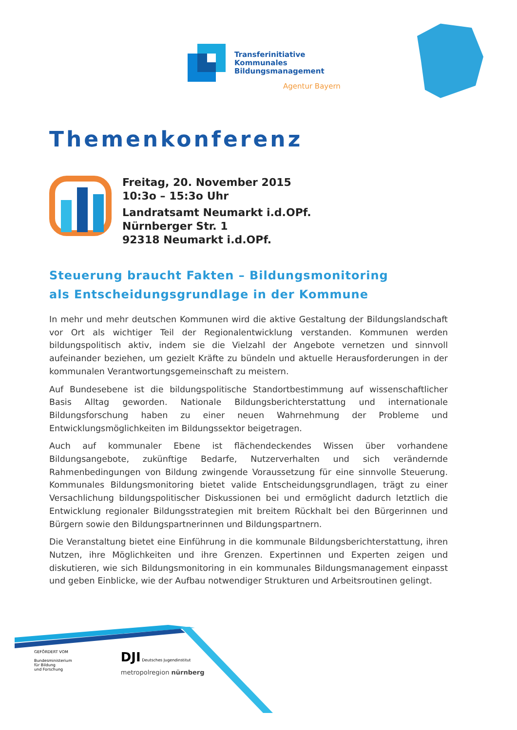Transferinitiative
Kommunales
Bildungsmanagement
Agentur Bayern
Themenkonferenz
Freitag, 20. November 2015
10:3o – 15:3o Uhr
Landratsamt Neumarkt i.d.OPf.
Nürnberger Str. 1
92318 Neumarkt i.d.OPf.
Steuerung braucht Fakten – Bildungsmonitoring
als Entscheidungsgrundlage in der Kommune
In mehr und mehr deutschen Kommunen wird die aktive Gestaltung der Bildungslandschaft vor Ort als wichtiger Teil der Regionalentwicklung verstanden. Kommunen werden bildungspolitisch aktiv, indem sie die Vielzahl der Angebote vernetzen und sinnvoll aufeinander beziehen, um gezielt Kräfte zu bündeln und aktuelle Herausforderungen in der kommunalen Verantwortungsgemeinschaft zu meistern.
Auf Bundesebene ist die bildungspolitische Standortbestimmung auf wissenschaftlicher Basis Alltag geworden. Nationale Bildungsberichterstattung und internationale Bildungsforschung haben zu einer neuen Wahrnehmung der Probleme und Entwicklungsmöglichkeiten im Bildungssektor beigetragen.
Auch auf kommunaler Ebene ist flächendeckendes Wissen über vorhandene Bildungsangebote, zukünftige Bedarfe, Nutzerverhalten und sich verändernde Rahmenbedingungen von Bildung zwingende Voraussetzung für eine sinnvolle Steuerung. Kommunales Bildungsmonitoring bietet valide Entscheidungsgrundlagen, trägt zu einer Versachlichung bildungspolitischer Diskussionen bei und ermöglicht dadurch letztlich die Entwicklung regionaler Bildungsstrategien mit breitem Rückhalt bei den Bürgerinnen und Bürgern sowie den Bildungspartnerinnen und Bildungspartnern.
Die Veranstaltung bietet eine Einführung in die kommunale Bildungsberichterstattung, ihren Nutzen, ihre Möglichkeiten und ihre Grenzen. Expertinnen und Experten zeigen und diskutieren, wie sich Bildungsmonitoring in ein kommunales Bildungsmanagement einpasst und geben Einblicke, wie der Aufbau notwendiger Strukturen und Arbeitsroutinen gelingt.
GEFÖRDERT VOM
Bundesministerium
für Bildung
und Forschung
DJI Deutsches Jugendinstitut
metropolregion nürnberg